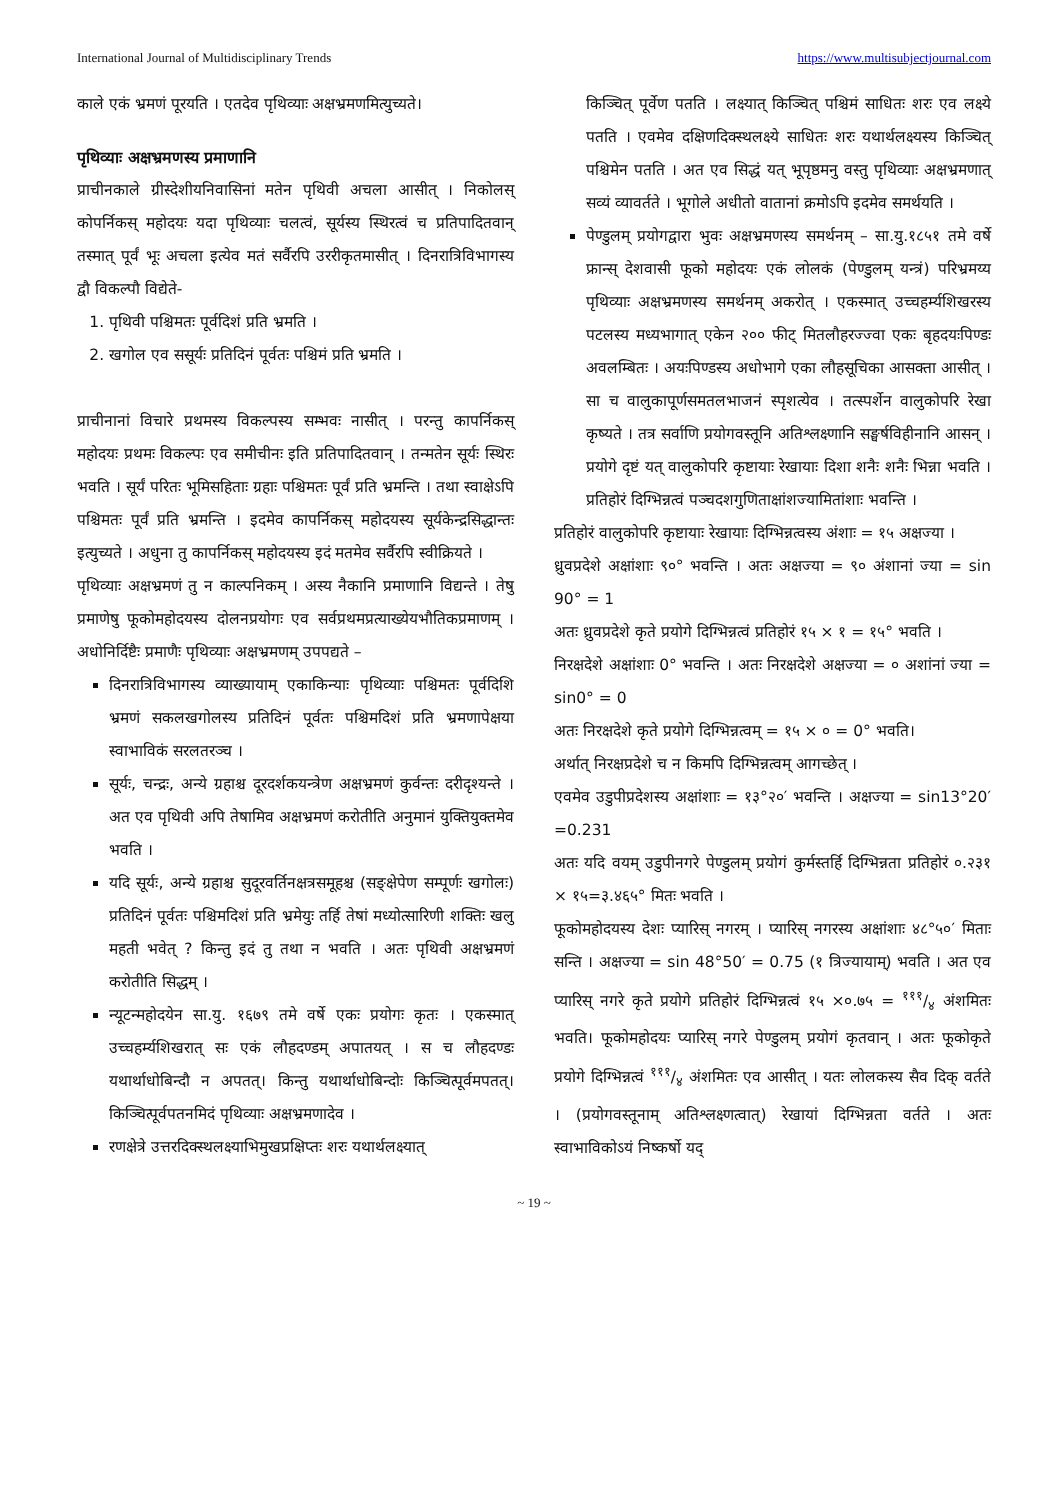International Journal of Multidisciplinary Trends https://www.multisubjectjournal.com
काले एकं भ्रमणं पूरयति । एतदेव पृथिव्याः अक्षभ्रमणमित्युच्यते।
पृथिव्याः अक्षभ्रमणस्य प्रमाणानि
प्राचीनकाले ग्रीस्देशीयनिवासिनां मतेन पृथिवी अचला आसीत् । निकोलस् कोपर्निकस् महोदयः यदा पृथिव्याः चलत्वं, सूर्यस्य स्थिरत्वं च प्रतिपादितवान् तस्मात् पूर्वं भूः अचला इत्येव मतं सर्वैरपि उररीकृतमासीत् । दिनरात्रिविभागस्य द्वौ विकल्पौ विद्येते-
1. पृथिवी पश्चिमतः पूर्वदिशं प्रति भ्रमति ।
2. खगोल एव ससूर्यः प्रतिदिनं पूर्वतः पश्चिमं प्रति भ्रमति ।
प्राचीनानां विचारे प्रथमस्य विकल्पस्य सम्भवः नासीत् । परन्तु कापर्निकस् महोदयः प्रथमः विकल्पः एव समीचीनः इति प्रतिपादितवान् । तन्मतेन सूर्यः स्थिरः भवति । सूर्यं परितः भूमिसहिताः ग्रहाः पश्चिमतः पूर्वं प्रति भ्रमन्ति । तथा स्वाक्षेऽपि पश्चिमतः पूर्वं प्रति भ्रमन्ति । इदमेव कापर्निकस् महोदयस्य सूर्यकेन्द्रसिद्धान्तः इत्युच्यते । अधुना तु कापर्निकस् महोदयस्य इदं मतमेव सर्वैरपि स्वीक्रियते ।
पृथिव्याः अक्षभ्रमणं तु न काल्पनिकम् । अस्य नैकानि प्रमाणानि विद्यन्ते । तेषु प्रमाणेषु फूकोमहोदयस्य दोलनप्रयोगः एव सर्वप्रथमप्रत्याख्येयभौतिकप्रमाणम् । अधोनिर्दिष्टैः प्रमाणैः पृथिव्याः अक्षभ्रमणम् उपपद्यते –
दिनरात्रिविभागस्य व्याख्यायाम् एकाकिन्याः पृथिव्याः पश्चिमतः पूर्वदिशि भ्रमणं सकलखगोलस्य प्रतिदिनं पूर्वतः पश्चिमदिशं प्रति भ्रमणापेक्षया स्वाभाविकं सरलतरञ्च ।
सूर्यः, चन्द्रः, अन्ये ग्रहाश्च दूरदर्शकयन्त्रेण अक्षभ्रमणं कुर्वन्तः दरीदृश्यन्ते । अत एव पृथिवी अपि तेषामिव अक्षभ्रमणं करोतीति अनुमानं युक्तियुक्तमेव भवति ।
यदि सूर्यः, अन्ये ग्रहाश्च सुदूरवर्तिनक्षत्रसमूहश्च (सङ्क्षेपेण सम्पूर्णः खगोलः) प्रतिदिनं पूर्वतः पश्चिमदिशं प्रति भ्रमेयुः तर्हि तेषां मध्योत्सारिणी शक्तिः खलु महती भवेत् ? किन्तु इदं तु तथा न भवति । अतः पृथिवी अक्षभ्रमणं करोतीति सिद्धम् ।
न्यूटन्महोदयेन सा.यु. १६७९ तमे वर्षे एकः प्रयोगः कृतः । एकस्मात् उच्चहर्म्यशिखरात् सः एकं लौहदण्डम् अपातयत् । स च लौहदण्डः यथार्थाधोबिन्दौ न अपतत्। किन्तु यथार्थाधोबिन्दोः किञ्चित्पूर्वमपतत्। किञ्चित्पूर्वपतनमिदं पृथिव्याः अक्षभ्रमणादेव ।
रणक्षेत्रे उत्तरदिक्स्थलक्ष्याभिमुखप्रक्षिप्तः शरः यथार्थलक्ष्यात्
किञ्चित् पूर्वेण पतति । लक्ष्यात् किञ्चित् पश्चिमं साधितः शरः एव लक्ष्ये पतति । एवमेव दक्षिणदिक्स्थलक्ष्ये साधितः शरः यथार्थलक्ष्यस्य किञ्चित् पश्चिमेन पतति । अत एव सिद्धं यत् भूपृष्ठमनु वस्तु पृथिव्याः अक्षभ्रमणात् सव्यं व्यावर्तते । भूगोले अधीतो वातानां क्रमोऽपि इदमेव समर्थयति ।
पेण्डुलम् प्रयोगद्वारा भुवः अक्षभ्रमणस्य समर्थनम् – सा.यु.१८५१ तमे वर्षे फ्रान्स् देशवासी फूको महोदयः एकं लोलकं (पेण्डुलम् यन्त्रं) परिभ्रमय्य पृथिव्याः अक्षभ्रमणस्य समर्थनम् अकरोत् । एकस्मात् उच्चहर्म्यशिखरस्य पटलस्य मध्यभागात् एकेन २०० फीट् मितलौहरज्ज्वा एकः बृहदयःपिण्डः अवलम्बितः । अयःपिण्डस्य अधोभागे एका लौहसूचिका आसक्ता आसीत् । सा च वालुकापूर्णसमतलभाजनं स्पृशत्येव । तत्स्पर्शेन वालुकोपरि रेखा कृष्यते । तत्र सर्वाणि प्रयोगवस्तूनि अतिश्लक्ष्णानि सङ्घर्षविहीनानि आसन् । प्रयोगे दृष्टं यत् वालुकोपरि कृष्टायाः रेखायाः दिशा शनैः शनैः भिन्ना भवति । प्रतिहोरं दिग्भिन्नत्वं पञ्चदशगुणिताक्षांशज्यामितांशाः भवन्ति ।
प्रतिहोरं वालुकोपरि कृष्टायाः रेखायाः दिग्भिन्नत्वस्य अंशाः = १५ अक्षज्या ।
ध्रुवप्रदेशे अक्षांशाः ९०° भवन्ति । अतः अक्षज्या = ९० अंशानां ज्या = sin 90° = 1
अतः ध्रुवप्रदेशे कृते प्रयोगे दिग्भिन्नत्वं प्रतिहोरं १५ × १ = १५° भवति ।
निरक्षदेशे अक्षांशाः 0° भवन्ति । अतः निरक्षदेशे अक्षज्या = ० अशांनां ज्या = sin0° = 0
अतः निरक्षदेशे कृते प्रयोगे दिग्भिन्नत्वम् = १५ × ० = 0° भवति।
अर्थात् निरक्षप्रदेशे च न किमपि दिग्भिन्नत्वम् आगच्छेत् ।
एवमेव उडुपीप्रदेशस्य अक्षांशाः = १३°२०′ भवन्ति । अक्षज्या = sin13°20′ =0.231
अतः यदि वयम् उडुपीनगरे पेण्डुलम् प्रयोगं कुर्मस्तर्हि दिग्भिन्नता प्रतिहोरं ०.२३१ × १५=३.४६५° मितः भवति ।
फूकोमहोदयस्य देशः प्यारिस् नगरम् । प्यारिस् नगरस्य अक्षांशाः ४८°५०′ मिताः सन्ति । अक्षज्या = sin 48°50′ = 0.75 (१ त्रिज्यायाम्) भवति । अत एव प्यारिस् नगरे कृते प्रयोगे प्रतिहोरं दिग्भिन्नत्वं १५ ×०.७५ = १११/४ अंशमितः भवति। फूकोमहोदयः प्यारिस् नगरे पेण्डुलम् प्रयोगं कृतवान् । अतः फूकोकृते प्रयोगे दिग्भिन्नत्वं १११/४ अंशमितः एव आसीत् । यतः लोलकस्य सैव दिक् वर्तते । (प्रयोगवस्तूनाम् अतिश्लक्ष्णत्वात्) रेखायां दिग्भिन्नता वर्तते । अतः स्वाभाविकोऽयं निष्कर्षो यद्
~ 19 ~